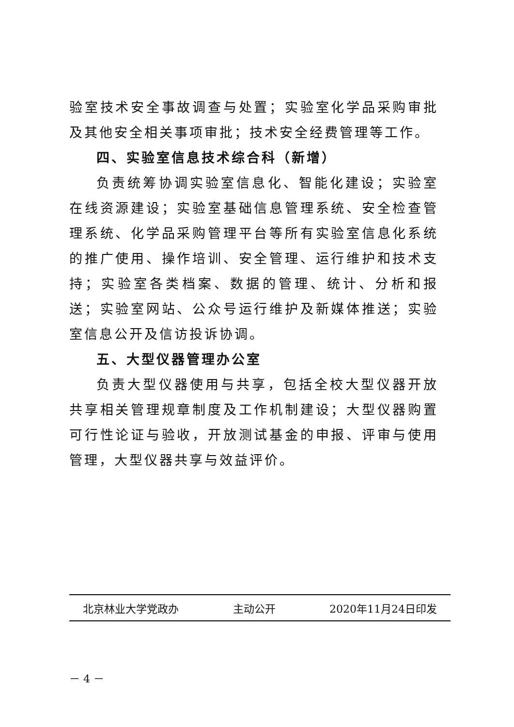验室技术安全事故调查与处置；实验室化学品采购审批及其他安全相关事项审批；技术安全经费管理等工作。
四、实验室信息技术综合科（新增）
负责统筹协调实验室信息化、智能化建设；实验室在线资源建设；实验室基础信息管理系统、安全检查管理系统、化学品采购管理平台等所有实验室信息化系统的推广使用、操作培训、安全管理、运行维护和技术支持；实验室各类档案、数据的管理、统计、分析和报送；实验室网站、公众号运行维护及新媒体推送；实验室信息公开及信访投诉协调。
五、大型仪器管理办公室
负责大型仪器使用与共享，包括全校大型仪器开放共享相关管理规章制度及工作机制建设；大型仪器购置可行性论证与验收，开放测试基金的申报、评审与使用管理，大型仪器共享与效益评价。
北京林业大学党政办 主动公开 2020年11月24日印发
－ 4 －